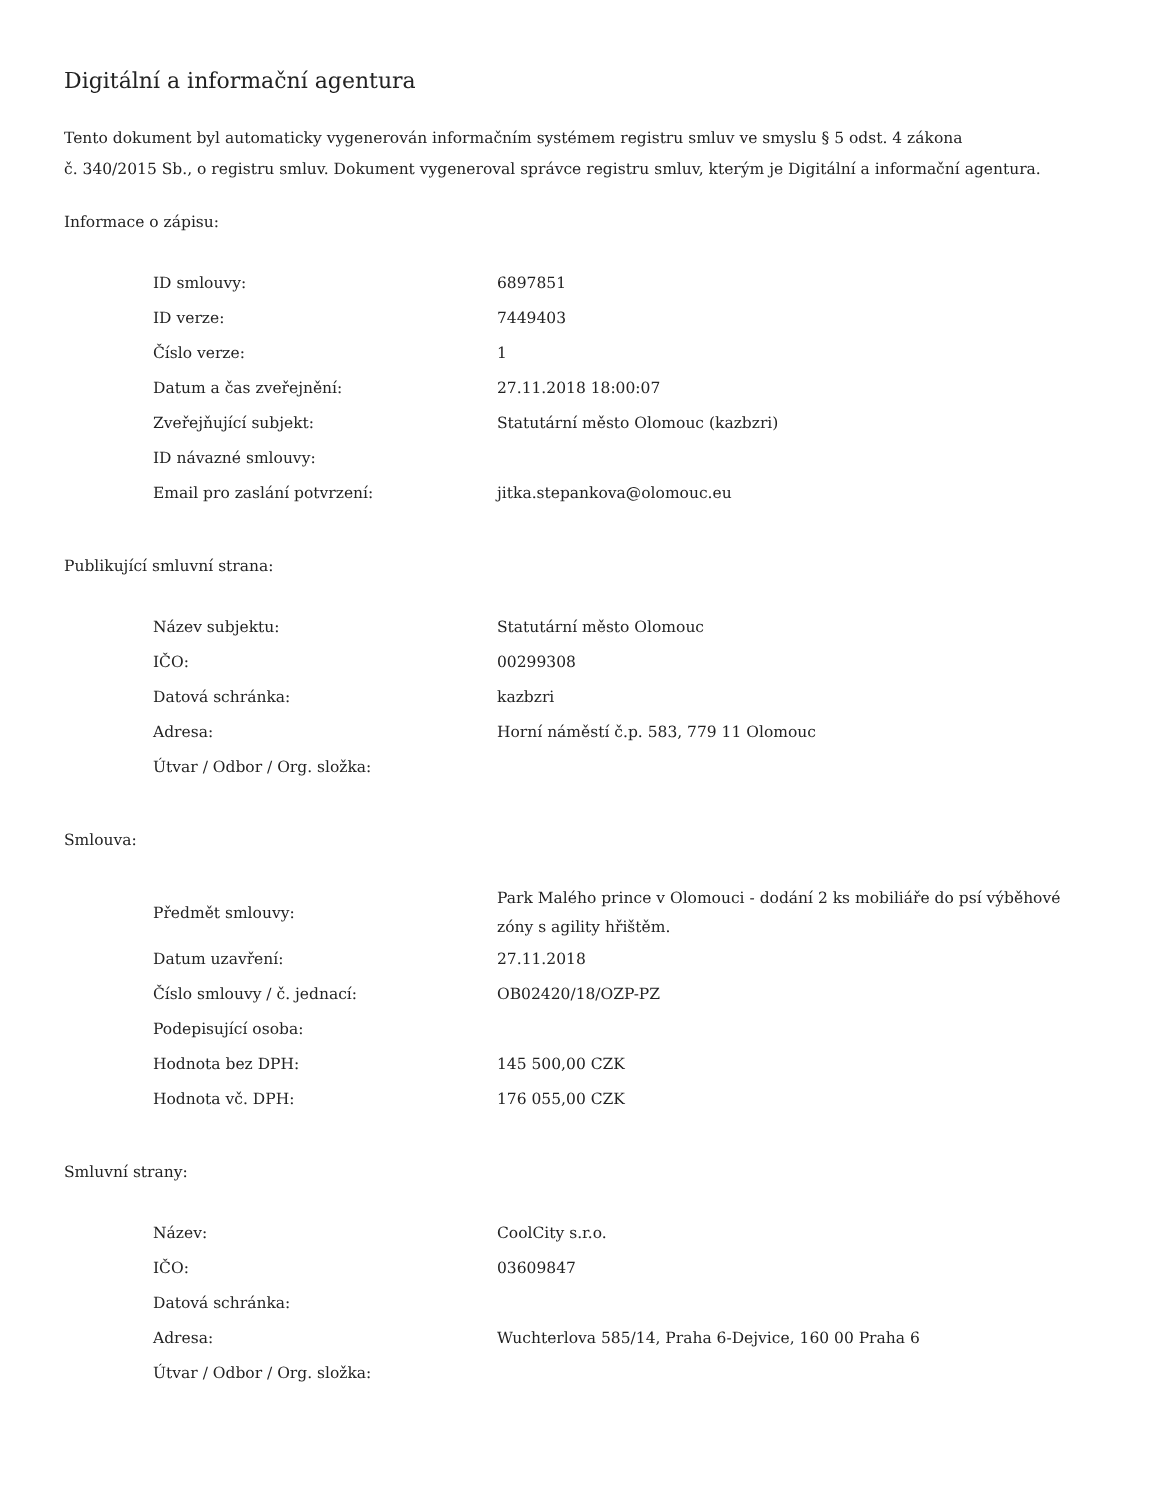Digitální a informační agentura
Tento dokument byl automaticky vygenerován informačním systémem registru smluv ve smyslu § 5 odst. 4 zákona
č. 340/2015 Sb., o registru smluv. Dokument vygeneroval správce registru smluv, kterým je Digitální a informační agentura.
Informace o zápisu:
| ID smlouvy: | 6897851 |
| ID verze: | 7449403 |
| Číslo verze: | 1 |
| Datum a čas zveřejnění: | 27.11.2018 18:00:07 |
| Zveřejňující subjekt: | Statutární město Olomouc (kazbzri) |
| ID návazné smlouvy: | |
| Email pro zaslání potvrzení: | jitka.stepankova@olomouc.eu |
Publikující smluvní strana:
| Název subjektu: | Statutární město Olomouc |
| IČO: | 00299308 |
| Datová schránka: | kazbzri |
| Adresa: | Horní náměstí č.p. 583, 779 11 Olomouc |
| Útvar / Odbor / Org. složka: | |
Smlouva:
| Předmět smlouvy: | Park Malého prince v Olomouci - dodání 2 ks mobiliáře do psí výběhové zóny s agility hřištěm. |
| Datum uzavření: | 27.11.2018 |
| Číslo smlouvy / č. jednací: | OB02420/18/OZP-PZ |
| Podepisující osoba: | |
| Hodnota bez DPH: | 145 500,00 CZK |
| Hodnota vč. DPH: | 176 055,00 CZK |
Smluvní strany:
| Název: | CoolCity s.r.o. |
| IČO: | 03609847 |
| Datová schránka: | |
| Adresa: | Wuchterlova 585/14, Praha 6-Dejvice, 160 00 Praha 6 |
| Útvar / Odbor / Org. složka: | |